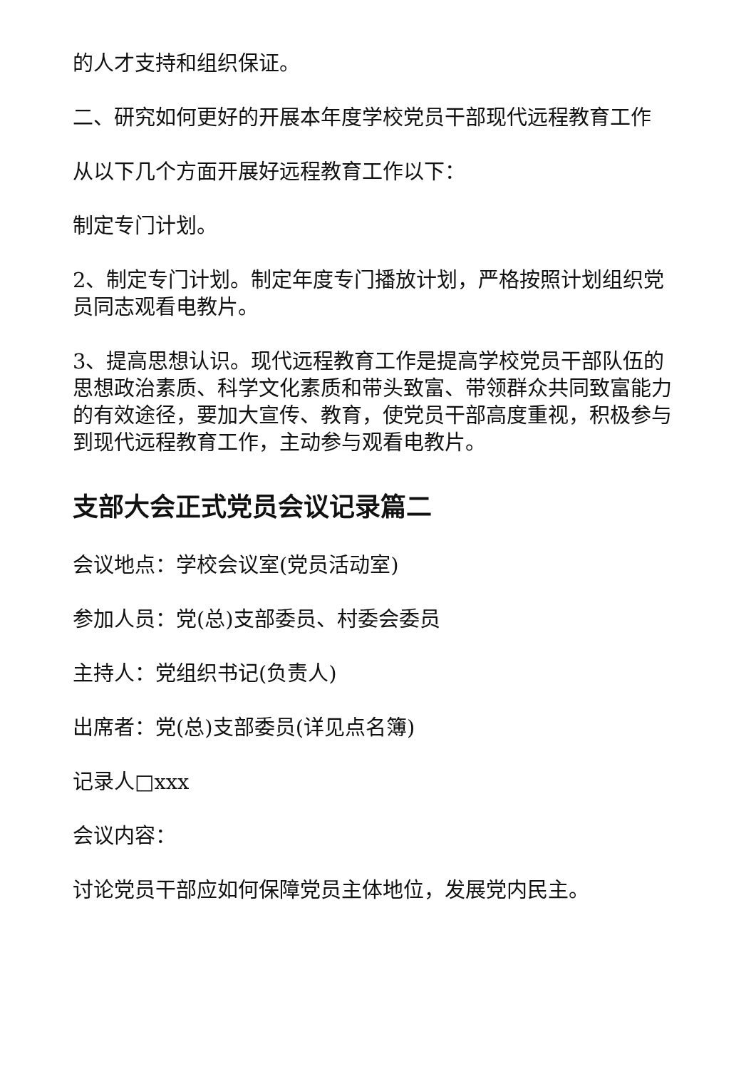的人才支持和组织保证。
二、研究如何更好的开展本年度学校党员干部现代远程教育工作
从以下几个方面开展好远程教育工作以下：
制定专门计划。
2、制定专门计划。制定年度专门播放计划，严格按照计划组织党员同志观看电教片。
3、提高思想认识。现代远程教育工作是提高学校党员干部队伍的思想政治素质、科学文化素质和带头致富、带领群众共同致富能力的有效途径，要加大宣传、教育，使党员干部高度重视，积极参与到现代远程教育工作，主动参与观看电教片。
支部大会正式党员会议记录篇二
会议地点：学校会议室(党员活动室)
参加人员：党(总)支部委员、村委会委员
主持人：党组织书记(负责人)
出席者：党(总)支部委员(详见点名簿)
记录人□xxx
会议内容：
讨论党员干部应如何保障党员主体地位，发展党内民主。